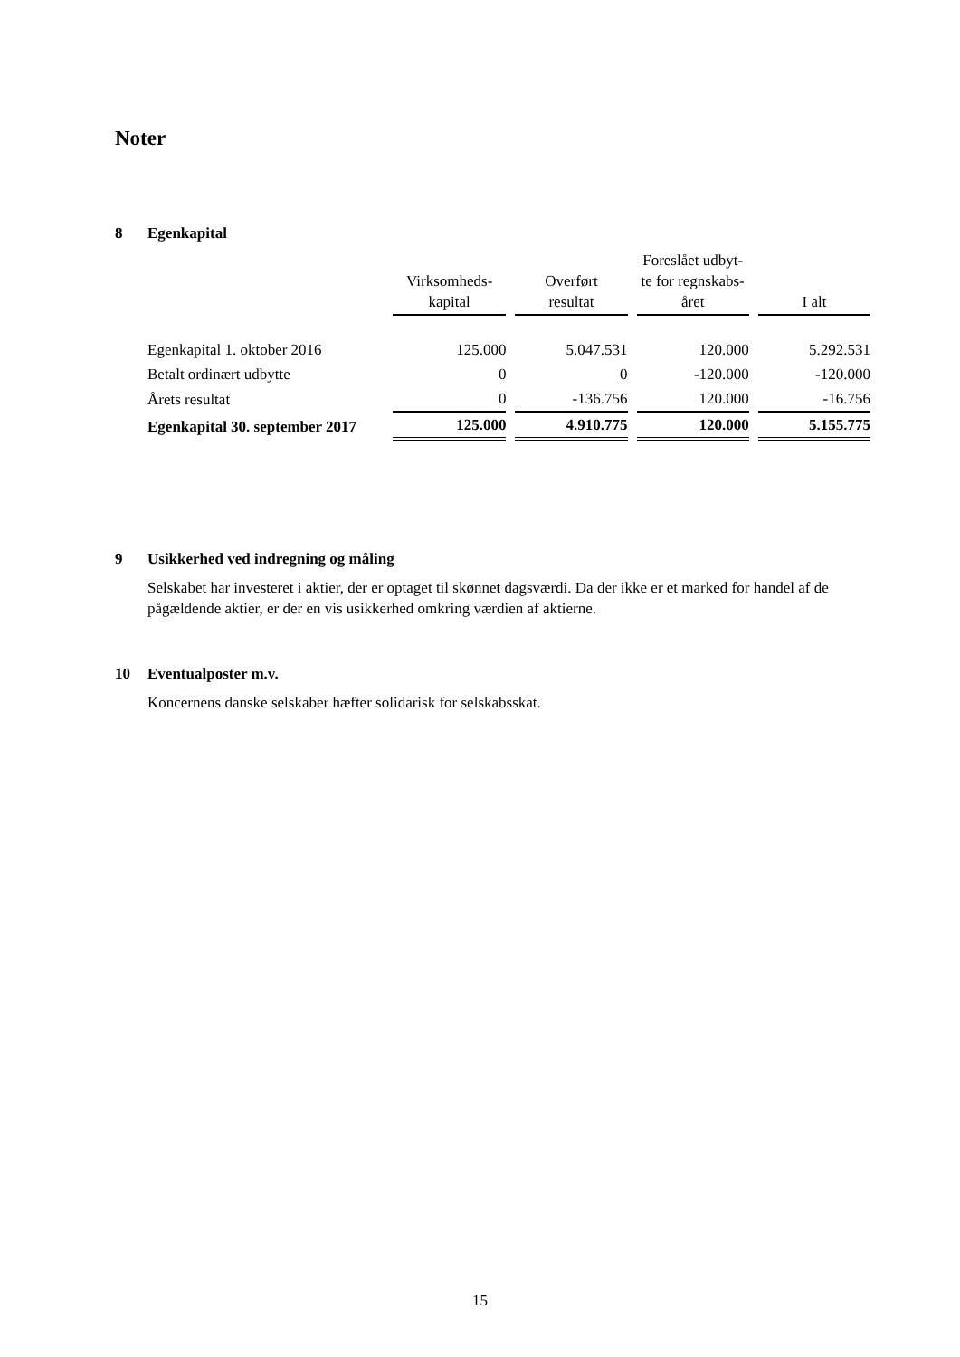Noter
8 Egenkapital
| | Virksomheds- kapital | Overført resultat | Foreslået udbyt- te for regnskabs- året | I alt |
| --- | --- | --- | --- | --- |
| Egenkapital 1. oktober 2016 | 125.000 | 5.047.531 | 120.000 | 5.292.531 |
| Betalt ordinært udbytte | 0 | 0 | -120.000 | -120.000 |
| Årets resultat | 0 | -136.756 | 120.000 | -16.756 |
| Egenkapital 30. september 2017 | 125.000 | 4.910.775 | 120.000 | 5.155.775 |
9 Usikkerhed ved indregning og måling
Selskabet har investeret i aktier, der er optaget til skønnet dagsværdi. Da der ikke er et marked for handel af de pågældende aktier, er der en vis usikkerhed omkring værdien af aktierne.
10 Eventualposter m.v.
Koncernens danske selskaber hæfter solidarisk for selskabsskat.
15